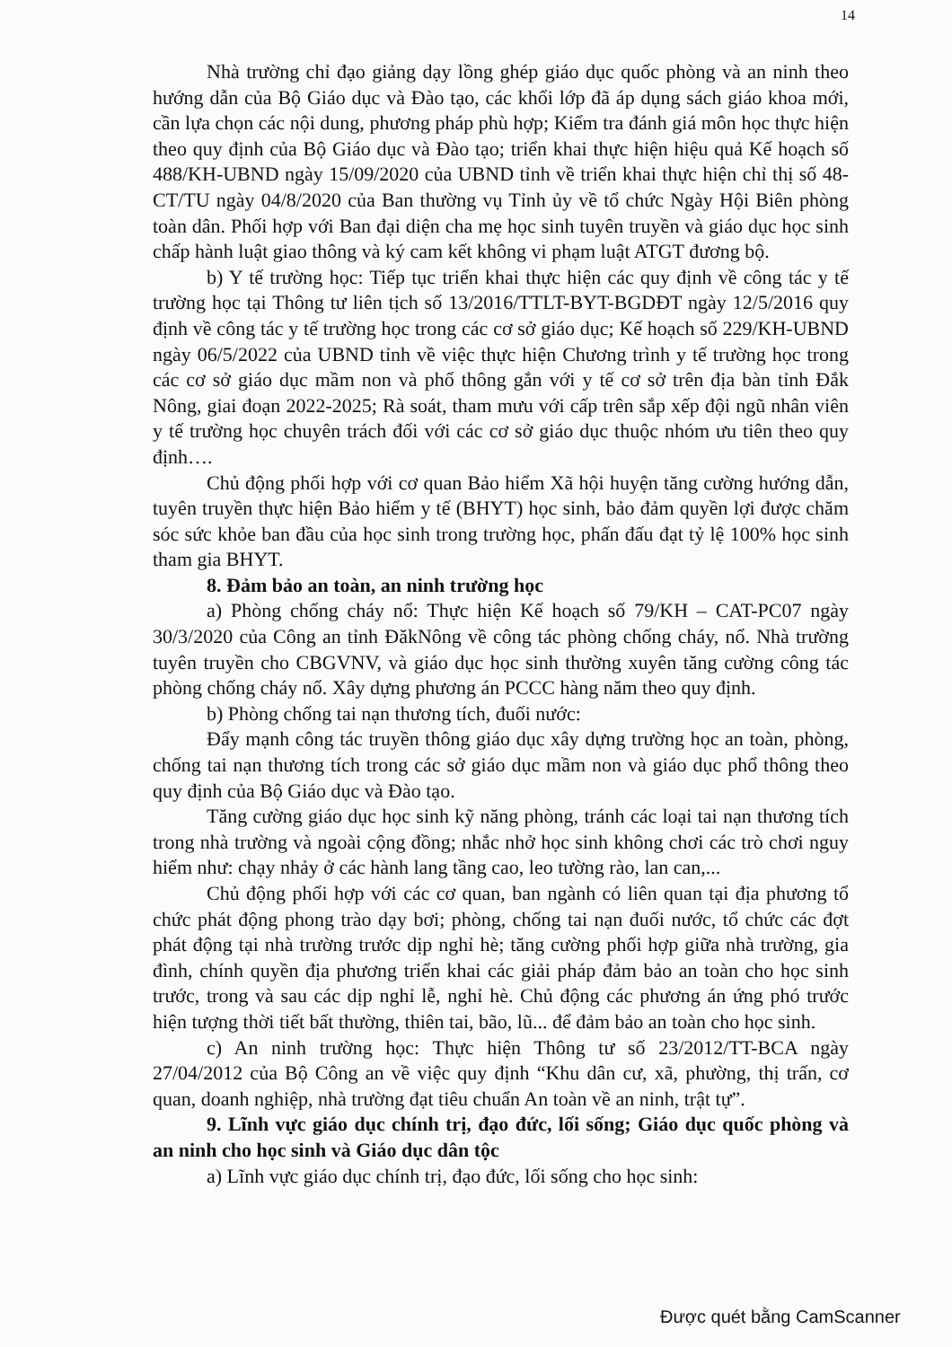14
Nhà trường chỉ đạo giảng dạy lồng ghép giáo dục quốc phòng và an ninh theo hướng dẫn của Bộ Giáo dục và Đào tạo, các khối lớp đã áp dụng sách giáo khoa mới, cần lựa chọn các nội dung, phương pháp phù hợp; Kiểm tra đánh giá môn học thực hiện theo quy định của Bộ Giáo dục và Đào tạo; triển khai thực hiện hiệu quả Kế hoạch số 488/KH-UBND ngày 15/09/2020 của UBND tỉnh về triển khai thực hiện chỉ thị số 48-CT/TU ngày 04/8/2020 của Ban thường vụ Tỉnh ủy về tổ chức Ngày Hội Biên phòng toàn dân. Phối hợp với Ban đại diện cha mẹ học sinh tuyên truyền và giáo dục học sinh chấp hành luật giao thông và ký cam kết không vi phạm luật ATGT đương bộ.
b) Y tế trường học: Tiếp tục triển khai thực hiện các quy định về công tác y tế trường học tại Thông tư liên tịch số 13/2016/TTLT-BYT-BGDĐT ngày 12/5/2016 quy định về công tác y tế trường học trong các cơ sở giáo dục; Kế hoạch số 229/KH-UBND ngày 06/5/2022 của UBND tỉnh về việc thực hiện Chương trình y tế trường học trong các cơ sở giáo dục mầm non và phổ thông gắn với y tế cơ sở trên địa bàn tỉnh Đắk Nông, giai đoạn 2022-2025; Rà soát, tham mưu với cấp trên sắp xếp đội ngũ nhân viên y tế trường học chuyên trách đối với các cơ sở giáo dục thuộc nhóm ưu tiên theo quy định….
Chủ động phối hợp với cơ quan Bảo hiểm Xã hội huyện tăng cường hướng dẫn, tuyên truyền thực hiện Bảo hiểm y tế (BHYT) học sinh, bảo đảm quyền lợi được chăm sóc sức khỏe ban đầu của học sinh trong trường học, phấn đấu đạt tỷ lệ 100% học sinh tham gia BHYT.
8. Đảm bảo an toàn, an ninh trường học
a) Phòng chống cháy nổ: Thực hiện Kế hoạch số 79/KH – CAT-PC07 ngày 30/3/2020 của Công an tỉnh ĐăkNông về công tác phòng chống cháy, nổ. Nhà trường tuyên truyền cho CBGVNV, và giáo dục học sinh thường xuyên tăng cường công tác phòng chống cháy nổ. Xây dựng phương án PCCC hàng năm theo quy định.
b) Phòng chống tai nạn thương tích, đuối nước:
Đẩy mạnh công tác truyền thông giáo dục xây dựng trường học an toàn, phòng, chống tai nạn thương tích trong các sở giáo dục mầm non và giáo dục phổ thông theo quy định của Bộ Giáo dục và Đào tạo.
Tăng cường giáo dục học sinh kỹ năng phòng, tránh các loại tai nạn thương tích trong nhà trường và ngoài cộng đồng; nhắc nhở học sinh không chơi các trò chơi nguy hiểm như: chạy nhảy ở các hành lang tầng cao, leo tường rào, lan can,...
Chủ động phối hợp với các cơ quan, ban ngành có liên quan tại địa phương tổ chức phát động phong trào dạy bơi; phòng, chống tai nạn đuối nước, tổ chức các đợt phát động tại nhà trường trước dịp nghỉ hè; tăng cường phối hợp giữa nhà trường, gia đình, chính quyền địa phương triển khai các giải pháp đảm bảo an toàn cho học sinh trước, trong và sau các dịp nghỉ lễ, nghỉ hè. Chủ động các phương án ứng phó trước hiện tượng thời tiết bất thường, thiên tai, bão, lũ... để đảm bảo an toàn cho học sinh.
c) An ninh trường học: Thực hiện Thông tư số 23/2012/TT-BCA ngày 27/04/2012 của Bộ Công an về việc quy định “Khu dân cư, xã, phường, thị trấn, cơ quan, doanh nghiệp, nhà trường đạt tiêu chuẩn An toàn về an ninh, trật tự”.
9. Lĩnh vực giáo dục chính trị, đạo đức, lối sống; Giáo dục quốc phòng và an ninh cho học sinh và Giáo dục dân tộc
a) Lĩnh vực giáo dục chính trị, đạo đức, lối sống cho học sinh:
Được quét bằng CamScanner